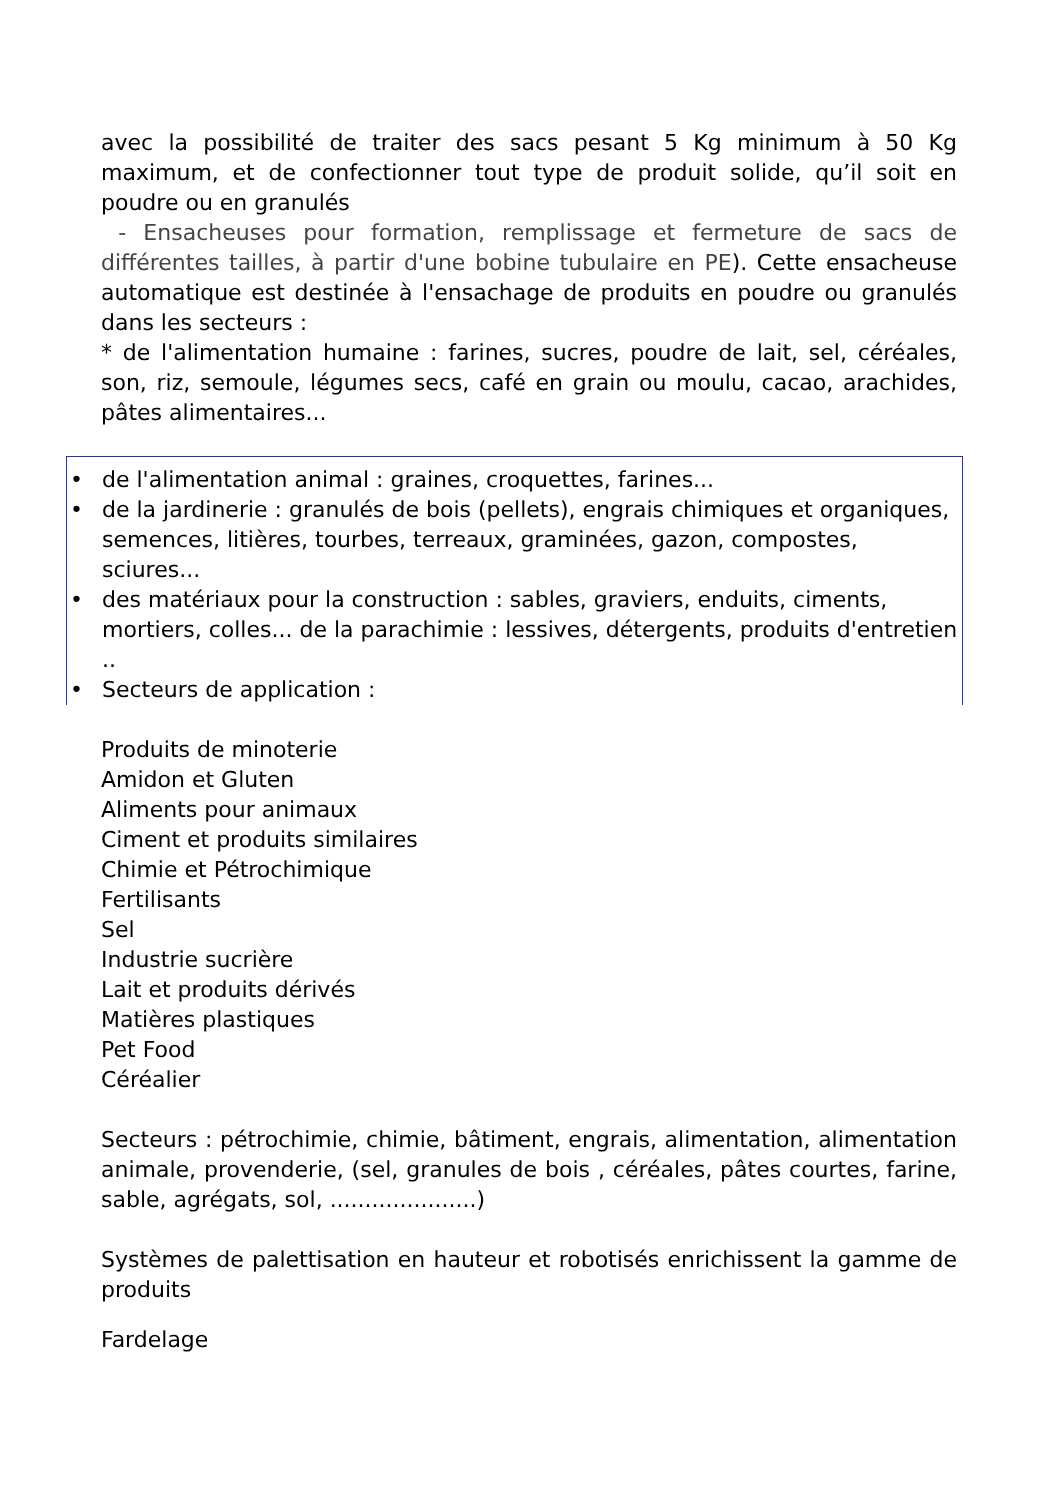avec la possibilité de traiter des sacs pesant 5 Kg minimum à 50 Kg maximum, et de confectionner tout type de produit solide, qu’il soit en poudre ou en granulés
- Ensacheuses pour formation, remplissage et fermeture de sacs de différentes tailles, à partir d'une bobine tubulaire en PE). Cette ensacheuse automatique est destinée à l'ensachage de produits en poudre ou granulés dans les secteurs :
* de l'alimentation humaine : farines, sucres, poudre de lait, sel, céréales, son, riz, semoule, légumes secs, café en grain ou moulu, cacao, arachides, pâtes alimentaires...
• de l'alimentation animal : graines, croquettes, farines...
• de la jardinerie : granulés de bois (pellets), engrais chimiques et organiques, semences, litières, tourbes, terreaux, graminées, gazon, compostes, sciures...
• des matériaux pour la construction : sables, graviers, enduits, ciments, mortiers, colles... de la parachimie : lessives, détergents, produits d'entretien ..
• Secteurs de application :
Produits de minoterie
Amidon et Gluten
Aliments pour animaux
Ciment et produits similaires
Chimie et Pétrochimique
Fertilisants
Sel
Industrie sucrière
Lait et produits dérivés
Matières plastiques
Pet Food
Céréalier
Secteurs : pétrochimie, chimie, bâtiment, engrais, alimentation, alimentation animale, provenderie, (sel, granules de bois , céréales, pâtes courtes, farine, sable, agrégats, sol, .....................)
Systèmes de palettisation en hauteur et robotisés enrichissent la gamme de produits
Fardelage